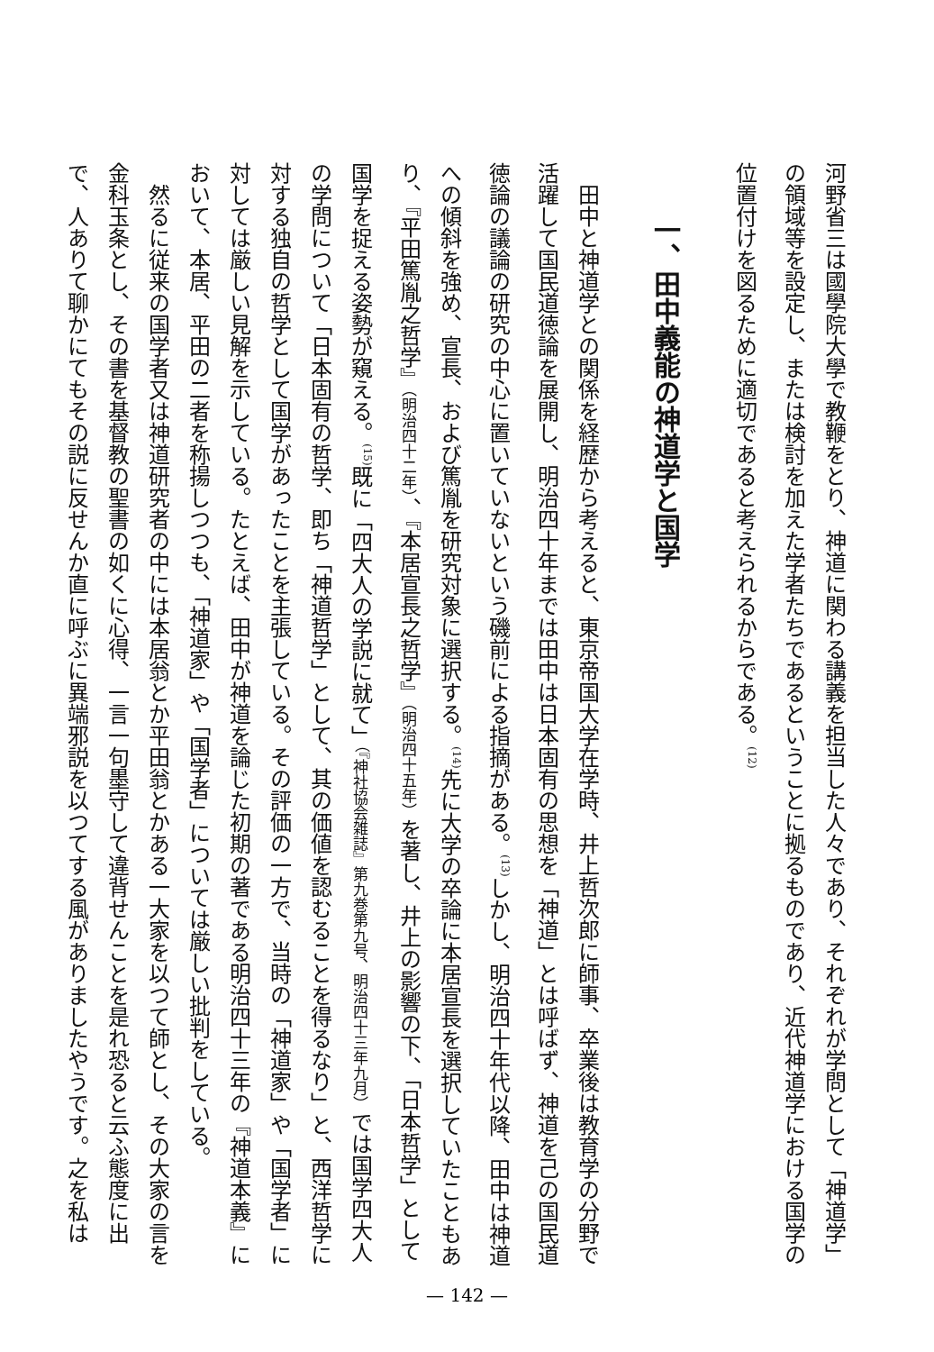河野省三は國學院大學で教鞭をとり、神道に関わる講義を担当した人々であり、それぞれが学問として「神道学」の領域等を設定し、または検討を加えた学者たちであるということに拠るものであり、近代神道学における国学の位置付けを図るために適切であると考えられるからである。<sup>(12)</sup>
一、田中義能の神道学と国学
田中と神道学との関係を経歴から考えると、東京帝国大学在学時、井上哲次郎に師事、卒業後は教育学の分野で活躍して国民道徳論を展開し、明治四十年までは田中は日本固有の思想を「神道」とは呼ばず、神道を己の国民道徳論の議論の研究の中心に置いていないという磯前による指摘がある。<sup>(13)</sup>しかし、明治四十年代以降、田中は神道への傾斜を強め、宣長、および篤胤を研究対象に選択する。<sup>(14)</sup>先に大学の卒論に本居宣長を選択していたこともあり、『平田篤胤之哲学』（明治四十二年）、『本居宣長之哲学』（明治四十五年）を著し、井上の影響の下、「日本哲学」として国学を捉える姿勢が窺える。<sup>(15)</sup>既に「四大人の学説に就て」（『神社協会雑誌』第九巻第九号、明治四十三年九月）では国学四大人の学問について「日本固有の哲学、即ち「神道哲学」として、其の価値を認むることを得るなり」と、西洋哲学に対する独自の哲学として国学があったことを主張している。その評価の一方で、当時の「神道家」や「国学者」に対しては厳しい見解を示している。たとえば、田中が神道を論じた初期の著である明治四十三年の『神道本義』において、本居、平田の二者を称揚しつつも、「神道家」や「国学者」については厳しい批判をしている。
然るに従来の国学者又は神道研究者の中には本居翁とか平田翁とかある一大家を以つて師とし、その大家の言を金科玉条とし、その書を基督教の聖書の如くに心得、一言一句墨守して違背せんことを是れ恐ると云ふ態度に出で、人ありて聊かにてもその説に反せんか直に呼ぶに異端邪説を以つてする風がありましたやうです。之を私は
— 142 —